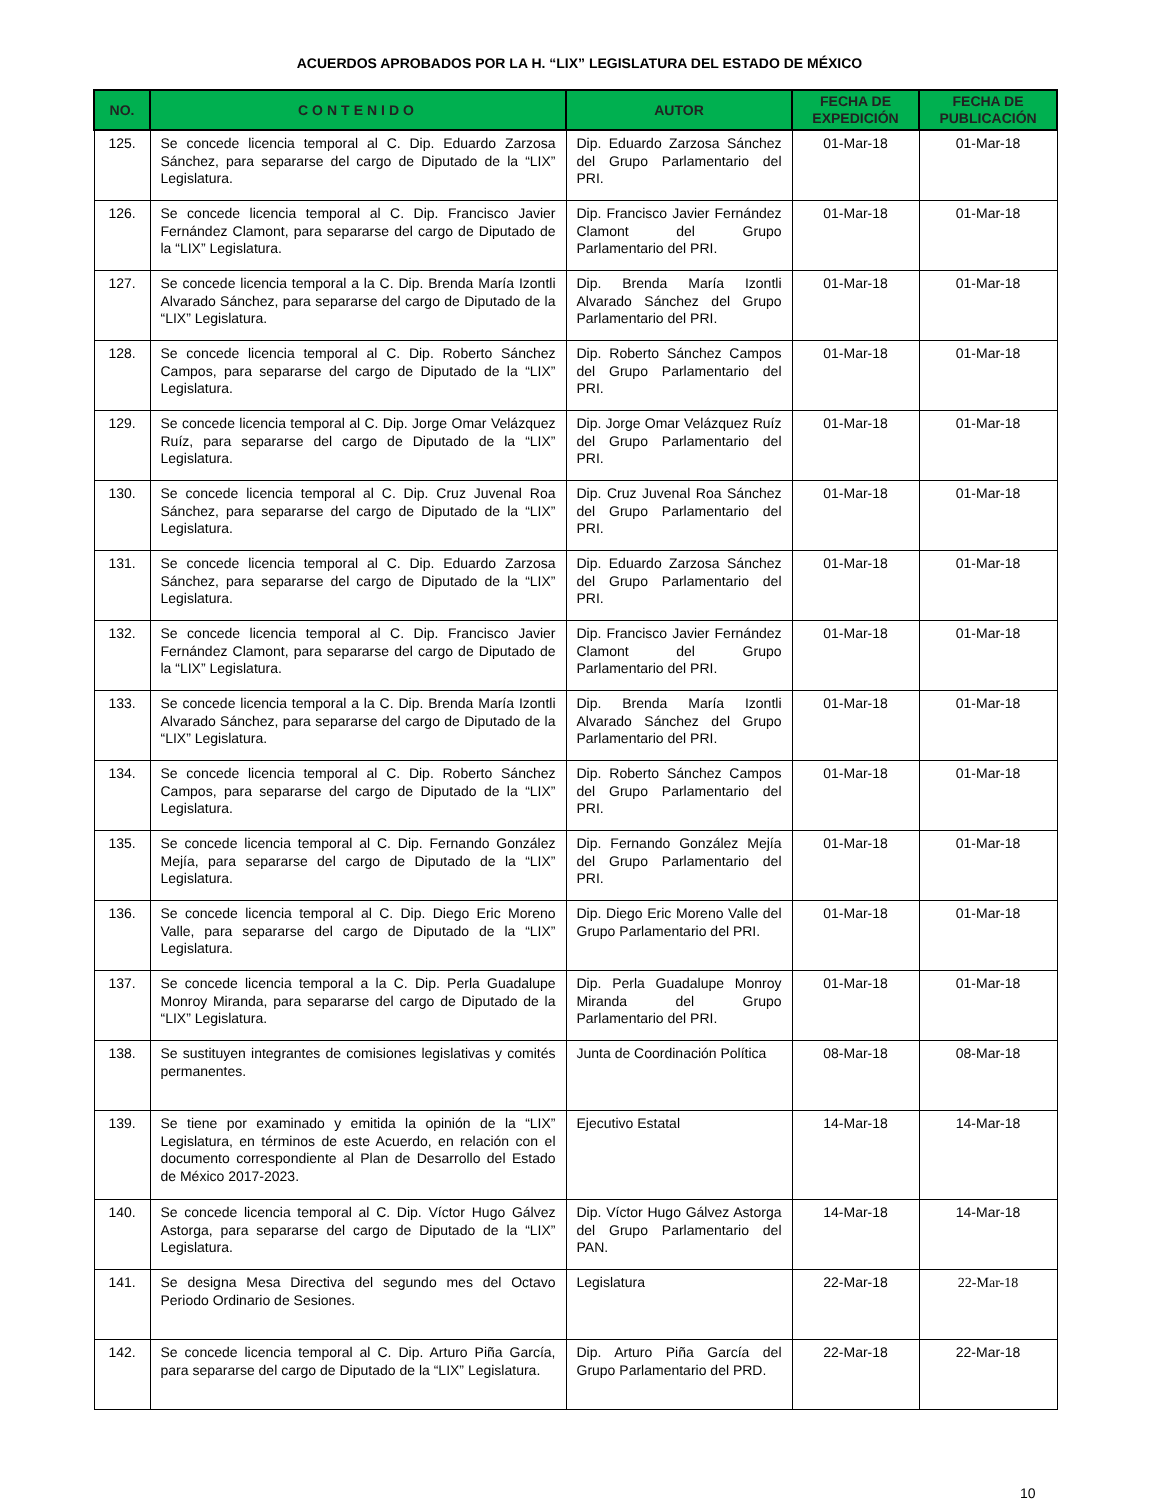ACUERDOS APROBADOS POR LA H. “LIX” LEGISLATURA DEL ESTADO DE MÉXICO
| NO. | CONTENIDO | AUTOR | FECHA DE EXPEDICIÓN | FECHA DE PUBLICACIÓN |
| --- | --- | --- | --- | --- |
| 125. | Se concede licencia temporal al C. Dip. Eduardo Zarzosa Sánchez, para separarse del cargo de Diputado de la “LIX” Legislatura. | Dip. Eduardo Zarzosa Sánchez del Grupo Parlamentario del PRI. | 01-Mar-18 | 01-Mar-18 |
| 126. | Se concede licencia temporal al C. Dip. Francisco Javier Fernández Clamont, para separarse del cargo de Diputado de la “LIX” Legislatura. | Dip. Francisco Javier Fernández Clamont del Grupo Parlamentario del PRI. | 01-Mar-18 | 01-Mar-18 |
| 127. | Se concede licencia temporal a la C. Dip. Brenda María Izontli Alvarado Sánchez, para separarse del cargo de Diputado de la “LIX” Legislatura. | Dip. Brenda María Izontli Alvarado Sánchez del Grupo Parlamentario del PRI. | 01-Mar-18 | 01-Mar-18 |
| 128. | Se concede licencia temporal al C. Dip. Roberto Sánchez Campos, para separarse del cargo de Diputado de la “LIX” Legislatura. | Dip. Roberto Sánchez Campos del Grupo Parlamentario del PRI. | 01-Mar-18 | 01-Mar-18 |
| 129. | Se concede licencia temporal al C. Dip. Jorge Omar Velázquez Ruíz, para separarse del cargo de Diputado de la “LIX” Legislatura. | Dip. Jorge Omar Velázquez Ruíz del Grupo Parlamentario del PRI. | 01-Mar-18 | 01-Mar-18 |
| 130. | Se concede licencia temporal al C. Dip. Cruz Juvenal Roa Sánchez, para separarse del cargo de Diputado de la “LIX” Legislatura. | Dip. Cruz Juvenal Roa Sánchez del Grupo Parlamentario del PRI. | 01-Mar-18 | 01-Mar-18 |
| 131. | Se concede licencia temporal al C. Dip. Eduardo Zarzosa Sánchez, para separarse del cargo de Diputado de la “LIX” Legislatura. | Dip. Eduardo Zarzosa Sánchez del Grupo Parlamentario del PRI. | 01-Mar-18 | 01-Mar-18 |
| 132. | Se concede licencia temporal al C. Dip. Francisco Javier Fernández Clamont, para separarse del cargo de Diputado de la “LIX” Legislatura. | Dip. Francisco Javier Fernández Clamont del Grupo Parlamentario del PRI. | 01-Mar-18 | 01-Mar-18 |
| 133. | Se concede licencia temporal a la C. Dip. Brenda María Izontli Alvarado Sánchez, para separarse del cargo de Diputado de la “LIX” Legislatura. | Dip. Brenda María Izontli Alvarado Sánchez del Grupo Parlamentario del PRI. | 01-Mar-18 | 01-Mar-18 |
| 134. | Se concede licencia temporal al C. Dip. Roberto Sánchez Campos, para separarse del cargo de Diputado de la “LIX” Legislatura. | Dip. Roberto Sánchez Campos del Grupo Parlamentario del PRI. | 01-Mar-18 | 01-Mar-18 |
| 135. | Se concede licencia temporal al C. Dip. Fernando González Mejía, para separarse del cargo de Diputado de la “LIX” Legislatura. | Dip. Fernando González Mejía del Grupo Parlamentario del PRI. | 01-Mar-18 | 01-Mar-18 |
| 136. | Se concede licencia temporal al C. Dip. Diego Eric Moreno Valle, para separarse del cargo de Diputado de la “LIX” Legislatura. | Dip. Diego Eric Moreno Valle del Grupo Parlamentario del PRI. | 01-Mar-18 | 01-Mar-18 |
| 137. | Se concede licencia temporal a la C. Dip. Perla Guadalupe Monroy Miranda, para separarse del cargo de Diputado de la “LIX” Legislatura. | Dip. Perla Guadalupe Monroy Miranda del Grupo Parlamentario del PRI. | 01-Mar-18 | 01-Mar-18 |
| 138. | Se sustituyen integrantes de comisiones legislativas y comités permanentes. | Junta de Coordinación Política | 08-Mar-18 | 08-Mar-18 |
| 139. | Se tiene por examinado y emitida la opinión de la “LIX” Legislatura, en términos de este Acuerdo, en relación con el documento correspondiente al Plan de Desarrollo del Estado de México 2017-2023. | Ejecutivo Estatal | 14-Mar-18 | 14-Mar-18 |
| 140. | Se concede licencia temporal al C. Dip. Víctor Hugo Gálvez Astorga, para separarse del cargo de Diputado de la “LIX” Legislatura. | Dip. Víctor Hugo Gálvez Astorga del Grupo Parlamentario del PAN. | 14-Mar-18 | 14-Mar-18 |
| 141. | Se designa Mesa Directiva del segundo mes del Octavo Periodo Ordinario de Sesiones. | Legislatura | 22-Mar-18 | 22-Mar-18 |
| 142. | Se concede licencia temporal al C. Dip. Arturo Piña García, para separarse del cargo de Diputado de la “LIX” Legislatura. | Dip. Arturo Piña García del Grupo Parlamentario del PRD. | 22-Mar-18 | 22-Mar-18 |
10